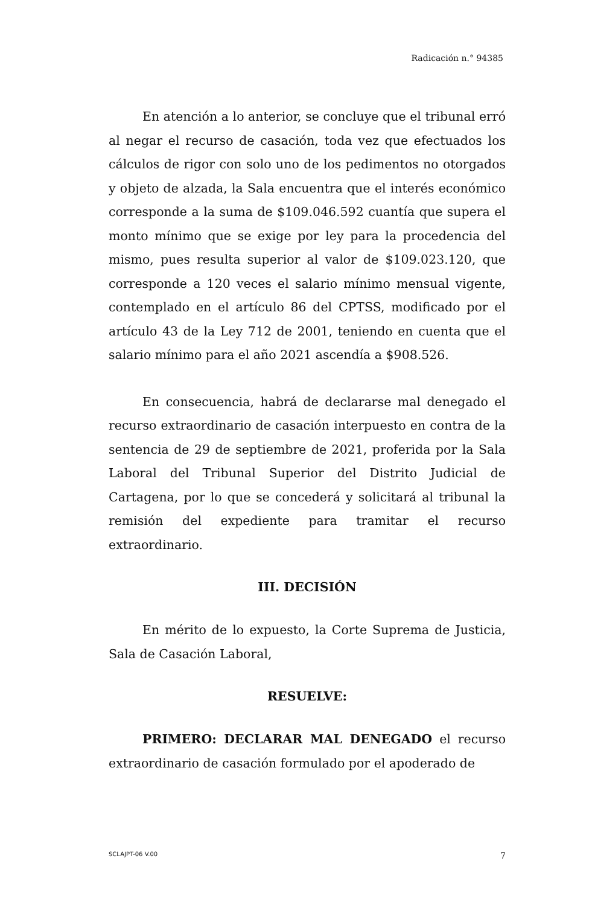Radicación n.° 94385
En atención a lo anterior, se concluye que el tribunal erró al negar el recurso de casación, toda vez que efectuados los cálculos de rigor con solo uno de los pedimentos no otorgados y objeto de alzada, la Sala encuentra que el interés económico corresponde a la suma de $109.046.592 cuantía que supera el monto mínimo que se exige por ley para la procedencia del mismo, pues resulta superior al valor de $109.023.120, que corresponde a 120 veces el salario mínimo mensual vigente, contemplado en el artículo 86 del CPTSS, modificado por el artículo 43 de la Ley 712 de 2001, teniendo en cuenta que el salario mínimo para el año 2021 ascendía a $908.526.
En consecuencia, habrá de declararse mal denegado el recurso extraordinario de casación interpuesto en contra de la sentencia de 29 de septiembre de 2021, proferida por la Sala Laboral del Tribunal Superior del Distrito Judicial de Cartagena, por lo que se concederá y solicitará al tribunal la remisión del expediente para tramitar el recurso extraordinario.
III. DECISIÓN
En mérito de lo expuesto, la Corte Suprema de Justicia, Sala de Casación Laboral,
RESUELVE:
PRIMERO: DECLARAR MAL DENEGADO el recurso extraordinario de casación formulado por el apoderado de
SCLAJPT-06 V.00 7